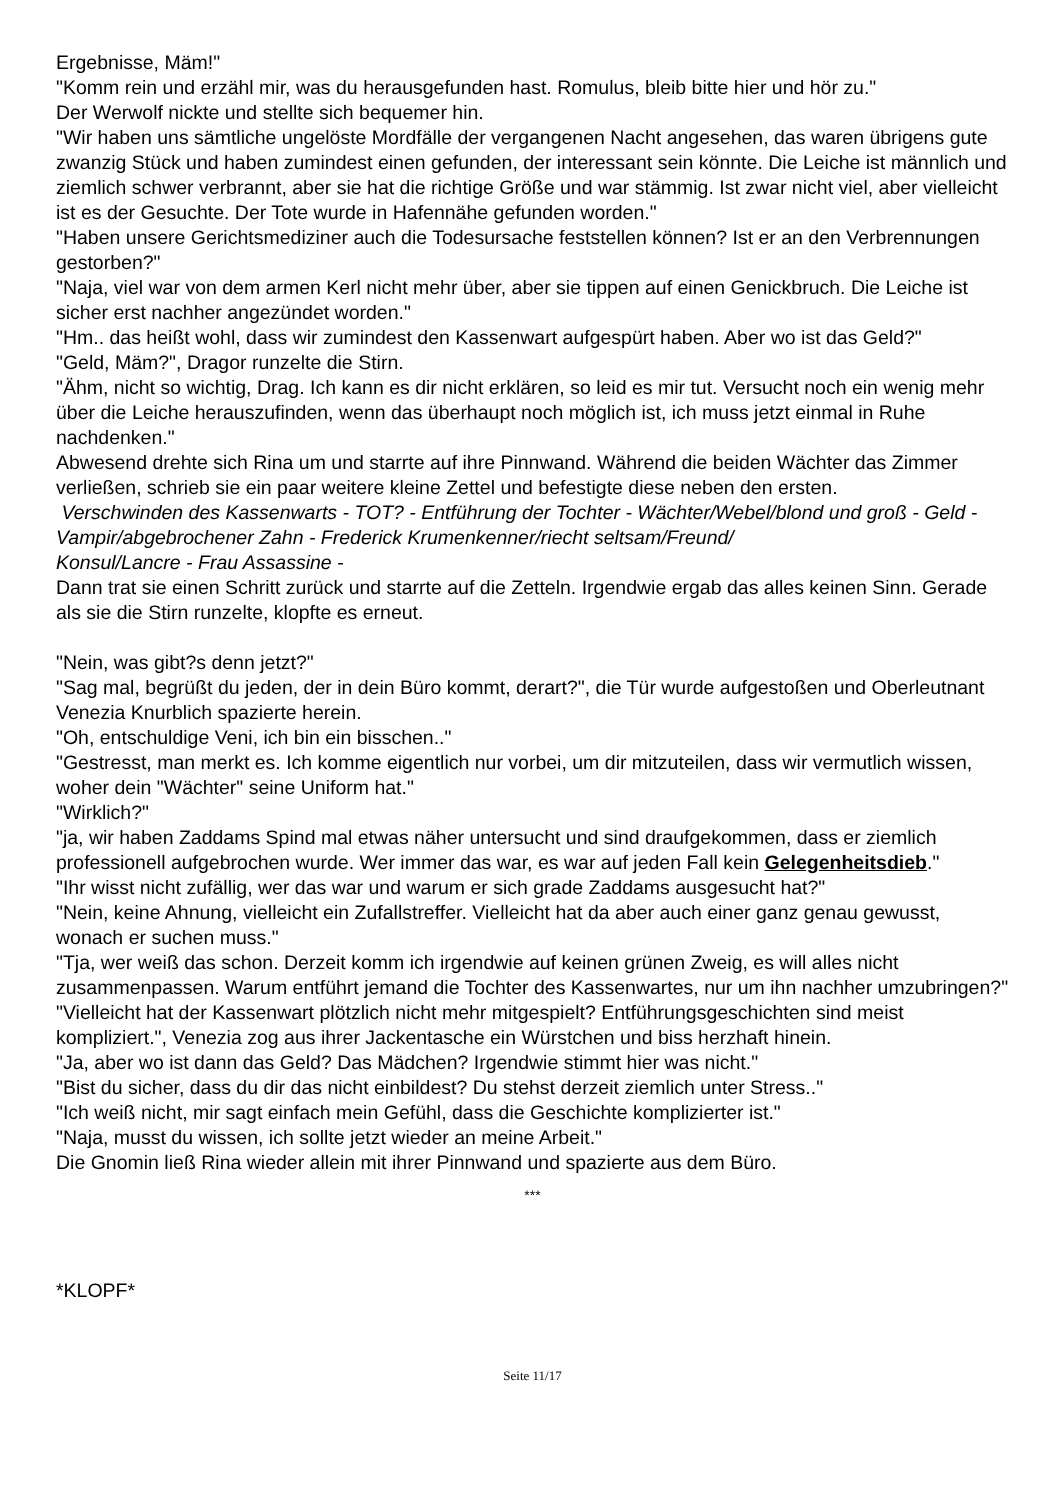Ergebnisse, Mäm!"
"Komm rein und erzähl mir, was du herausgefunden hast. Romulus, bleib bitte hier und hör zu."
Der Werwolf nickte und stellte sich bequemer hin.
"Wir haben uns sämtliche ungelöste Mordfälle der vergangenen Nacht angesehen, das waren übrigens gute zwanzig Stück und haben zumindest einen gefunden, der interessant sein könnte. Die Leiche ist männlich und ziemlich schwer verbrannt, aber sie hat die richtige Größe und war stämmig. Ist zwar nicht viel, aber vielleicht ist es der Gesuchte. Der Tote wurde in Hafennähe gefunden worden."
"Haben unsere Gerichtsmediziner auch die Todesursache feststellen können? Ist er an den Verbrennungen gestorben?"
"Naja, viel war von dem armen Kerl nicht mehr über, aber sie tippen auf einen Genickbruch. Die Leiche ist sicher erst nachher angezündet worden."
"Hm.. das heißt wohl, dass wir zumindest den Kassenwart aufgespürt haben. Aber wo ist das Geld?"
"Geld, Mäm?", Dragor runzelte die Stirn.
"Ähm, nicht so wichtig, Drag. Ich kann es dir nicht erklären, so leid es mir tut. Versucht noch ein wenig mehr über die Leiche herauszufinden, wenn das überhaupt noch möglich ist, ich muss jetzt einmal in Ruhe nachdenken."
Abwesend drehte sich Rina um und starrte auf ihre Pinnwand. Während die beiden Wächter das Zimmer verließen, schrieb sie ein paar weitere kleine Zettel und befestigte diese neben den ersten.
Verschwinden des Kassenwarts - TOT? - Entführung der Tochter - Wächter/Webel/blond und groß - Geld - Vampir/abgebrochener Zahn - Frederick Krumenkenner/riecht seltsam/Freund/
Konsul/Lancre - Frau Assassine -
Dann trat sie einen Schritt zurück und starrte auf die Zetteln. Irgendwie ergab das alles keinen Sinn. Gerade als sie die Stirn runzelte, klopfte es erneut.
"Nein, was gibt?s denn jetzt?"
"Sag mal, begrüßt du jeden, der in dein Büro kommt, derart?", die Tür wurde aufgestoßen und Oberleutnant Venezia Knurblich spazierte herein.
"Oh, entschuldige Veni, ich bin ein bisschen.."
"Gestresst, man merkt es. Ich komme eigentlich nur vorbei, um dir mitzuteilen, dass wir vermutlich wissen, woher dein "Wächter" seine Uniform hat."
"Wirklich?"
"ja, wir haben Zaddams Spind mal etwas näher untersucht und sind draufgekommen, dass er ziemlich professionell aufgebrochen wurde. Wer immer das war, es war auf jeden Fall kein Gelegenheitsdieb."
"Ihr wisst nicht zufällig, wer das war und warum er sich grade Zaddams ausgesucht hat?"
"Nein, keine Ahnung, vielleicht ein Zufallstreffer. Vielleicht hat da aber auch einer ganz genau gewusst, wonach er suchen muss."
"Tja, wer weiß das schon. Derzeit komm ich irgendwie auf keinen grünen Zweig, es will alles nicht zusammenpassen. Warum entführt jemand die Tochter des Kassenwartes, nur um ihn nachher umzubringen?"
"Vielleicht hat der Kassenwart plötzlich nicht mehr mitgespielt? Entführungsgeschichten sind meist kompliziert.", Venezia zog aus ihrer Jackentasche ein Würstchen und biss herzhaft hinein.
"Ja, aber wo ist dann das Geld? Das Mädchen? Irgendwie stimmt hier was nicht."
"Bist du sicher, dass du dir das nicht einbildest? Du stehst derzeit ziemlich unter Stress.."
"Ich weiß nicht, mir sagt einfach mein Gefühl, dass die Geschichte komplizierter ist."
"Naja, musst du wissen, ich sollte jetzt wieder an meine Arbeit."
Die Gnomin ließ Rina wieder allein mit ihrer Pinnwand und spazierte aus dem Büro.
***
*KLOPF*
Seite 11/17